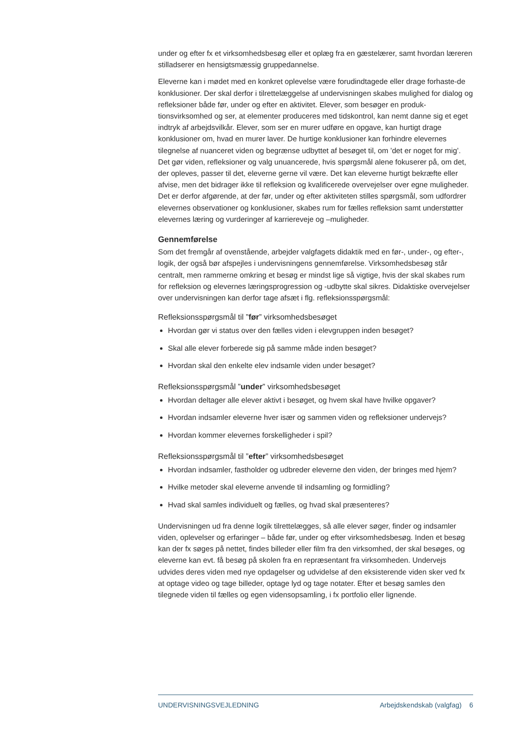under og efter fx et virksomhedsbesøg eller et oplæg fra en gæstelærer, samt hvordan læreren stilladserer en hensigtsmæssig gruppedannelse.
Eleverne kan i mødet med en konkret oplevelse være forudindtagede eller drage forhaste-de konklusioner. Der skal derfor i tilrettelæggelse af undervisningen skabes mulighed for dialog og refleksioner både før, under og efter en aktivitet. Elever, som besøger en produk-tionsvirksomhed og ser, at elementer produceres med tidskontrol, kan nemt danne sig et eget indtryk af arbejdsvilkår. Elever, som ser en murer udføre en opgave, kan hurtigt drage konklusioner om, hvad en murer laver. De hurtige konklusioner kan forhindre elevernes tilegnelse af nuanceret viden og begrænse udbyttet af besøget til, om ’det er noget for mig’. Det gør viden, refleksioner og valg unuancerede, hvis spørgsmål alene fokuserer på, om det, der opleves, passer til det, eleverne gerne vil være. Det kan eleverne hurtigt bekræfte eller afvise, men det bidrager ikke til refleksion og kvalificerede overvejelser over egne muligheder. Det er derfor afgørende, at der før, under og efter aktiviteten stilles spørgsmål, som udfordrer elevernes observationer og konklusioner, skabes rum for fælles refleksion samt understøtter elevernes læring og vurderinger af karriereveje og –muligheder.
Gennemførelse
Som det fremgår af ovenstående, arbejder valgfagets didaktik med en før-, under-, og efter-, logik, der også bør afspejles i undervisningens gennemførelse. Virksomhedsbesøg står centralt, men rammerne omkring et besøg er mindst lige så vigtige, hvis der skal skabes rum for refleksion og elevernes læringsprogression og -udbytte skal sikres. Didaktiske overvejelser over undervisningen kan derfor tage afsæt i flg. refleksionsspørgsmål:
Refleksionsspørgsmål til ”før” virksomhedsbesøget
Hvordan gør vi status over den fælles viden i elevgruppen inden besøget?
Skal alle elever forberede sig på samme måde inden besøget?
Hvordan skal den enkelte elev indsamle viden under besøget?
Refleksionsspørgsmål ”under” virksomhedsbesøget
Hvordan deltager alle elever aktivt i besøget, og hvem skal have hvilke opgaver?
Hvordan indsamler eleverne hver især og sammen viden og refleksioner undervejs?
Hvordan kommer elevernes forskelligheder i spil?
Refleksionsspørgsmål til ”efter” virksomhedsbesøget
Hvordan indsamler, fastholder og udbreder eleverne den viden, der bringes med hjem?
Hvilke metoder skal eleverne anvende til indsamling og formidling?
Hvad skal samles individuelt og fælles, og hvad skal præsenteres?
Undervisningen ud fra denne logik tilrettelægges, så alle elever søger, finder og indsamler viden, oplevelser og erfaringer – både før, under og efter virksomhedsbesøg. Inden et besøg kan der fx søges på nettet, findes billeder eller film fra den virksomhed, der skal besøges, og eleverne kan evt. få besøg på skolen fra en repræsentant fra virksomheden. Undervejs udvides deres viden med nye opdagelser og udvidelse af den eksisterende viden sker ved fx at optage video og tage billeder, optage lyd og tage notater. Efter et besøg samles den tilegnede viden til fælles og egen vidensopsamling, i fx portfolio eller lignende.
UNDERVISNINGSVEJLEDNING Arbejdskendskab (valgfag) 6